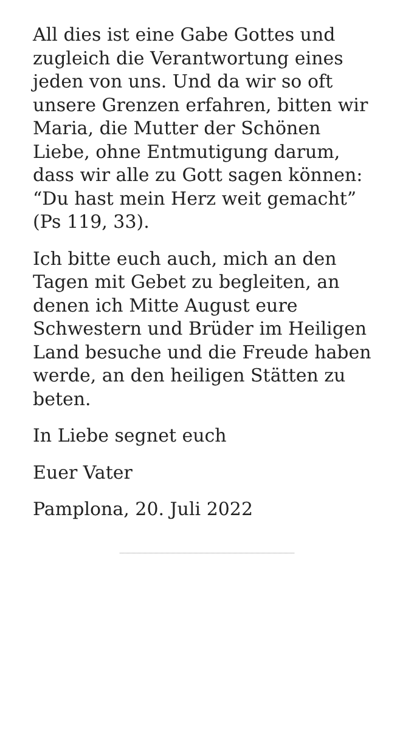All dies ist eine Gabe Gottes und zugleich die Verantwortung eines jeden von uns. Und da wir so oft unsere Grenzen erfahren, bitten wir Maria, die Mutter der Schönen Liebe, ohne Entmutigung darum, dass wir alle zu Gott sagen können: “Du hast mein Herz weit gemacht” (Ps 119, 33).
Ich bitte euch auch, mich an den Tagen mit Gebet zu begleiten, an denen ich Mitte August eure Schwestern und Brüder im Heiligen Land besuche und die Freude haben werde, an den heiligen Stätten zu beten.
In Liebe segnet euch
Euer Vater
Pamplona, 20. Juli 2022